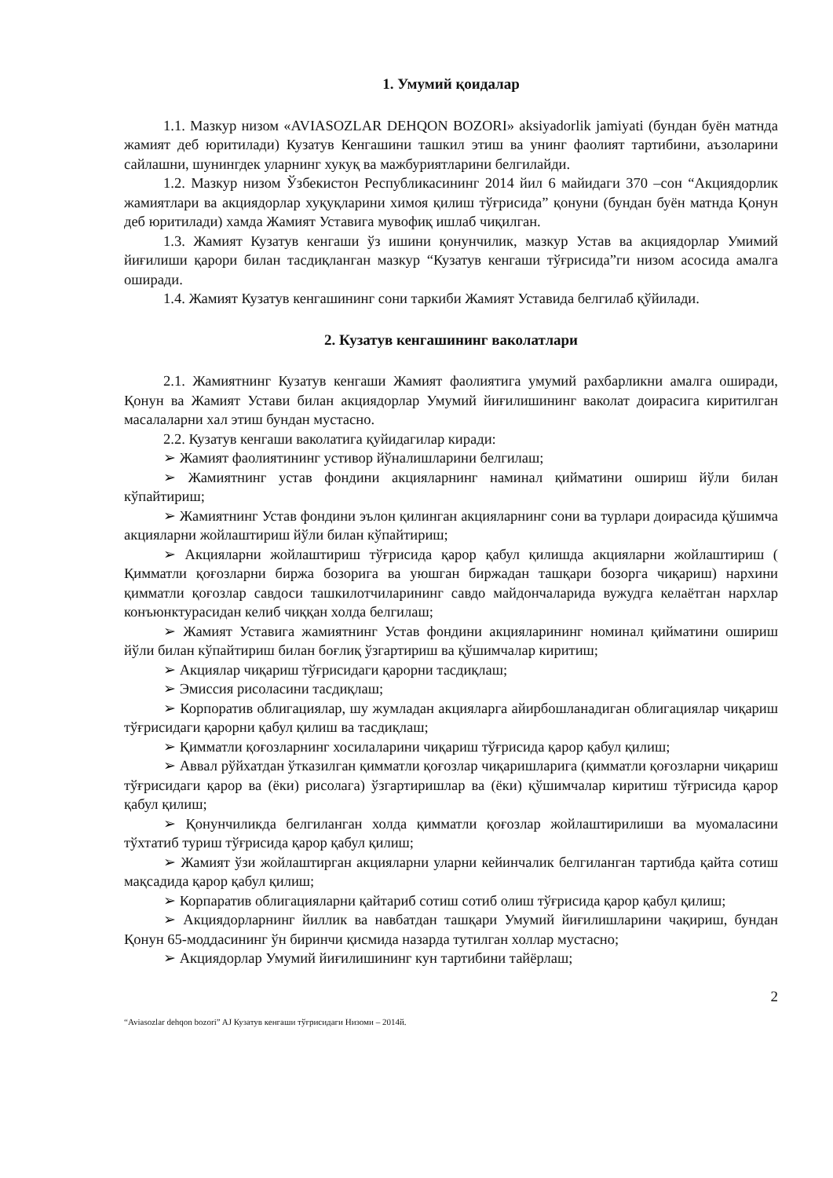1. Умумий қоидалар
1.1. Мазкур низом «AVIASOZLAR DEHQON BOZORI» aksiyadorlik jamiyati (бундан буён матнда жамият деб юритилади) Кузатув Кенгашини ташкил этиш ва унинг фаолият тартибини, аъзоларини сайлашни, шунингдек уларнинг хукуқ ва мажбуриятларини белгилайди.
1.2. Мазкур низом Ўзбекистон Республикасининг 2014 йил 6 майидаги 370 –сон “Акциядорлик жамиятлари ва акциядорлар хуқуқларини химоя қилиш тўғрисида” қонуни (бундан буён матнда Қонун деб юритилади) хамда Жамият Уставига мувофиқ ишлаб чиқилган.
1.3. Жамият Кузатув кенгаши ўз ишини қонунчилик, мазкур Устав ва акциядорлар Умимий йиғилиши қарори билан тасдиқланган мазкур “Кузатув кенгаши тўғрисида”ги низом асосида амалга оширади.
1.4. Жамият Кузатув кенгашининг сони таркиби Жамият Уставида белгилаб қўйилади.
2. Кузатув кенгашининг ваколатлари
2.1. Жамиятнинг Кузатув кенгаши Жамият фаолиятига умумий рахбарликни амалга оширади, Қонун ва Жамият Устави билан акциядорлар Умумий йиғилишининг ваколат доирасига киритилган масалаларни хал этиш бундан мустасно.
2.2. Кузатув кенгаши ваколатига қуйидагилар киради:
➢ Жамият фаолиятининг устивор йўналишларини белгилаш;
➢ Жамиятнинг устав фондини акцияларнинг наминал қийматини ошириш йўли билан кўпайтириш;
➢ Жамиятнинг Устав фондини эълон қилинган акцияларнинг сони ва турлари доирасида қўшимча акцияларни жойлаштириш йўли билан кўпайтириш;
➢ Акцияларни жойлаштириш тўғрисида қарор қабул қилишда акцияларни жойлаштириш ( Қимматли қоғозларни биржа бозорига ва уюшган биржадан ташқари бозорга чиқариш) нархини қимматли қоғозлар савдоси ташкилотчиларининг савдо майдончаларида вужудга келаётган нархлар конъюнктурасидан келиб чиққан холда белгилаш;
➢ Жамият Уставига жамиятнинг Устав фондини акцияларининг номинал қийматини ошириш йўли билан кўпайтириш билан боғлиқ ўзгартириш ва қўшимчалар киритиш;
➢ Акциялар чиқариш тўғрисидаги қарорни тасдиқлаш;
➢ Эмиссия рисоласини тасдиқлаш;
➢ Корпоратив облигациялар, шу жумладан акцияларга айирбошланадиган облигациялар чиқариш тўғрисидаги қарорни қабул қилиш ва тасдиқлаш;
➢ Қимматли қоғозларнинг хосилаларини чиқариш тўғрисида қарор қабул қилиш;
➢ Аввал рўйхатдан ўтказилган қимматли қоғозлар чиқаришларига (қимматли қоғозларни чиқариш тўғрисидаги қарор ва (ёки) рисолага) ўзгартиришлар ва (ёки) қўшимчалар киритиш тўғрисида қарор қабул қилиш;
➢ Қонунчиликда белгиланган холда қимматли қоғозлар жойлаштирилиши ва муомаласини тўхтатиб туриш тўғрисида қарор қабул қилиш;
➢ Жамият ўзи жойлаштирган акцияларни уларни кейинчалик белгиланган тартибда қайта сотиш мақсадида қарор қабул қилиш;
➢ Корпаратив облигацияларни қайтариб сотиш сотиб олиш тўғрисида қарор қабул қилиш;
➢ Акциядорларнинг йиллик ва навбатдан ташқари Умумий йиғилишларини чақириш, бундан Қонун 65-моддасининг ўн биринчи қисмида назарда тутилган холлар мустасно;
➢ Акциядорлар Умумий йиғилишининг кун тартибини тайёрлаш;
2
“Aviasozlar dehqon bozori” AJ Кузатув кенгаши тўғрисидаги Низоми – 2014й.